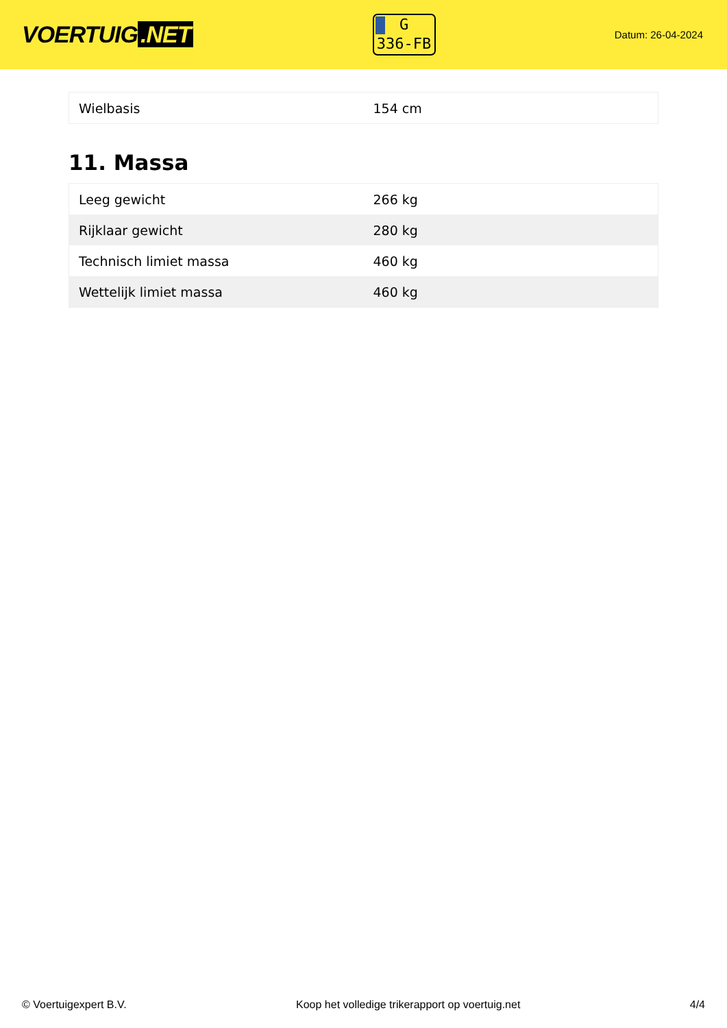VOERTUIG.NET
G
336-FB
Datum: 26-04-2024
| Wielbasis | 154 cm |
11. Massa
| Leeg gewicht | 266 kg |
| Rijklaar gewicht | 280 kg |
| Technisch limiet massa | 460 kg |
| Wettelijk limiet massa | 460 kg |
© Voertuigexpert B.V. Koop het volledige trikerapport op voertuig.net 4/4